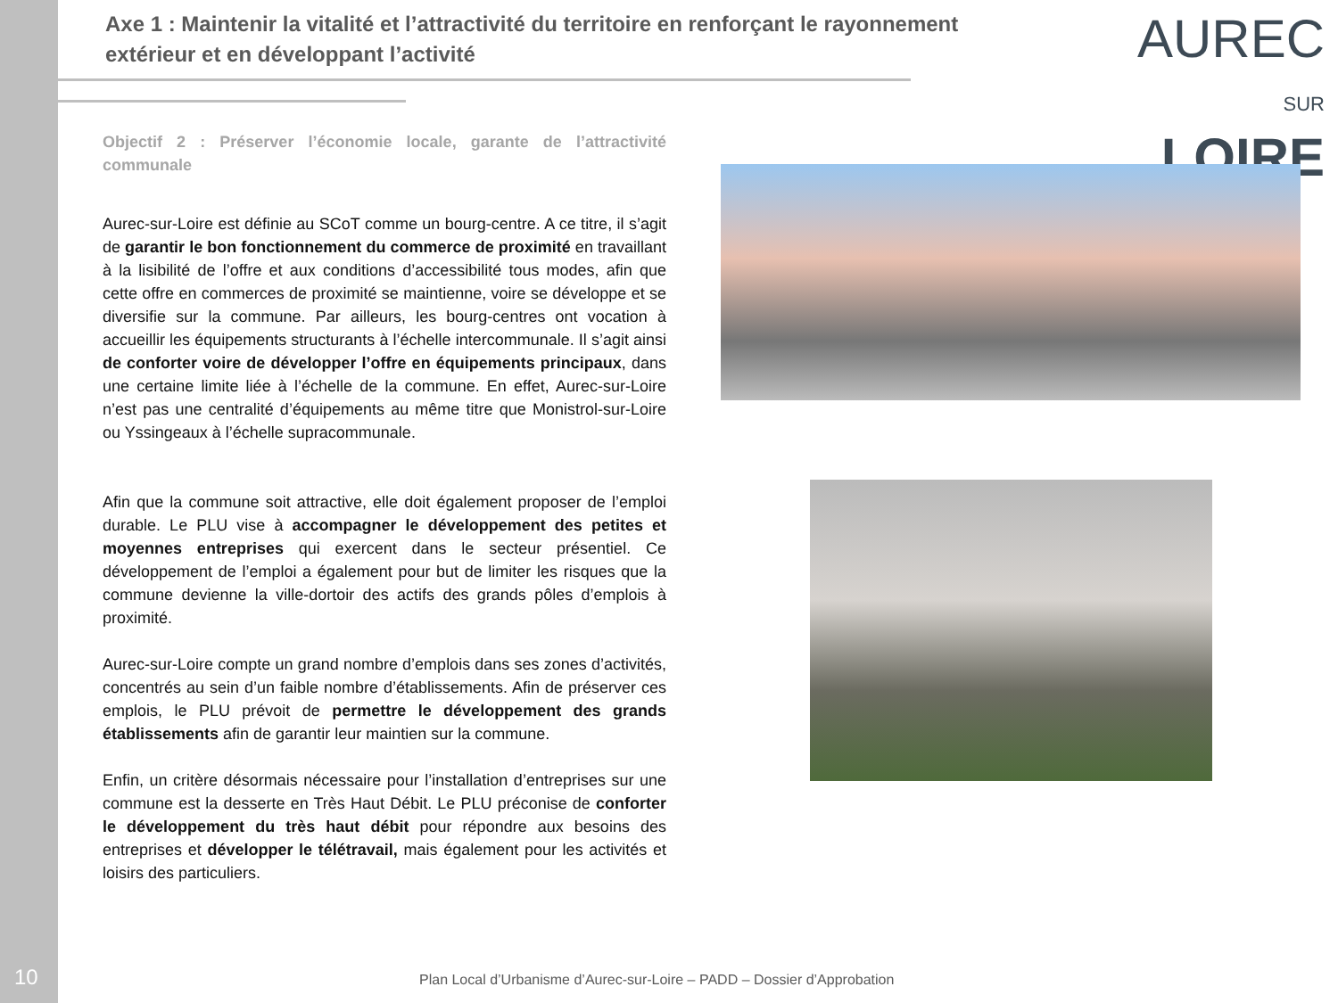Axe 1 : Maintenir la vitalité et l’attractivité du territoire en renforçant le rayonnement extérieur et en développant l’activité
AUREC
SUR LOIRE
Objectif 2 : Préserver l’économie locale, garante de l’attractivité communale
Aurec-sur-Loire est définie au SCoT comme un bourg-centre. A ce titre, il s’agit de garantir le bon fonctionnement du commerce de proximité en travaillant à la lisibilité de l’offre et aux conditions d’accessibilité tous modes, afin que cette offre en commerces de proximité se maintienne, voire se développe et se diversifie sur la commune. Par ailleurs, les bourg-centres ont vocation à accueillir les équipements structurants à l’échelle intercommunale. Il s’agit ainsi de conforter voire de développer l’offre en équipements principaux, dans une certaine limite liée à l’échelle de la commune. En effet, Aurec-sur-Loire n’est pas une centralité d’équipements au même titre que Monistrol-sur-Loire ou Yssingeaux à l’échelle supracommunale.
Afin que la commune soit attractive, elle doit également proposer de l’emploi durable. Le PLU vise à accompagner le développement des petites et moyennes entreprises qui exercent dans le secteur présentiel. Ce développement de l’emploi a également pour but de limiter les risques que la commune devienne la ville-dortoir des actifs des grands pôles d’emplois à proximité.
Aurec-sur-Loire compte un grand nombre d’emplois dans ses zones d’activités, concentrés au sein d’un faible nombre d’établissements. Afin de préserver ces emplois, le PLU prévoit de permettre le développement des grands établissements afin de garantir leur maintien sur la commune.
Enfin, un critère désormais nécessaire pour l’installation d’entreprises sur une commune est la desserte en Très Haut Débit. Le PLU préconise de conforter le développement du très haut débit pour répondre aux besoins des entreprises et développer le télétravail, mais également pour les activités et loisirs des particuliers.
10
Plan Local d’Urbanisme d’Aurec-sur-Loire – PADD – Dossier d’Approbation